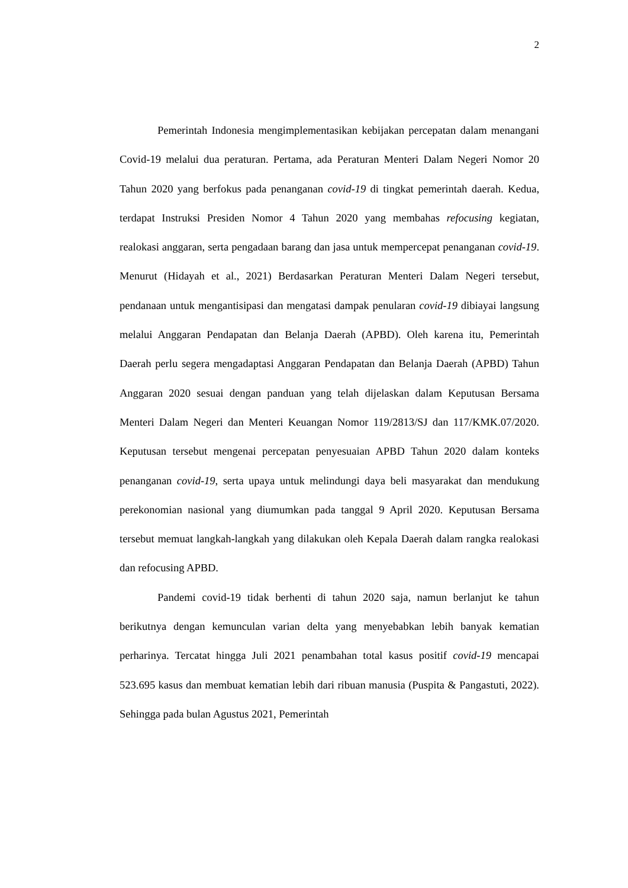2
Pemerintah Indonesia mengimplementasikan kebijakan percepatan dalam menangani Covid-19 melalui dua peraturan. Pertama, ada Peraturan Menteri Dalam Negeri Nomor 20 Tahun 2020 yang berfokus pada penanganan covid-19 di tingkat pemerintah daerah. Kedua, terdapat Instruksi Presiden Nomor 4 Tahun 2020 yang membahas refocusing kegiatan, realokasi anggaran, serta pengadaan barang dan jasa untuk mempercepat penanganan covid-19. Menurut (Hidayah et al., 2021) Berdasarkan Peraturan Menteri Dalam Negeri tersebut, pendanaan untuk mengantisipasi dan mengatasi dampak penularan covid-19 dibiayai langsung melalui Anggaran Pendapatan dan Belanja Daerah (APBD). Oleh karena itu, Pemerintah Daerah perlu segera mengadaptasi Anggaran Pendapatan dan Belanja Daerah (APBD) Tahun Anggaran 2020 sesuai dengan panduan yang telah dijelaskan dalam Keputusan Bersama Menteri Dalam Negeri dan Menteri Keuangan Nomor 119/2813/SJ dan 117/KMK.07/2020. Keputusan tersebut mengenai percepatan penyesuaian APBD Tahun 2020 dalam konteks penanganan covid-19, serta upaya untuk melindungi daya beli masyarakat dan mendukung perekonomian nasional yang diumumkan pada tanggal 9 April 2020. Keputusan Bersama tersebut memuat langkah-langkah yang dilakukan oleh Kepala Daerah dalam rangka realokasi dan refocusing APBD.
Pandemi covid-19 tidak berhenti di tahun 2020 saja, namun berlanjut ke tahun berikutnya dengan kemunculan varian delta yang menyebabkan lebih banyak kematian perharinya. Tercatat hingga Juli 2021 penambahan total kasus positif covid-19 mencapai 523.695 kasus dan membuat kematian lebih dari ribuan manusia (Puspita & Pangastuti, 2022). Sehingga pada bulan Agustus 2021, Pemerintah